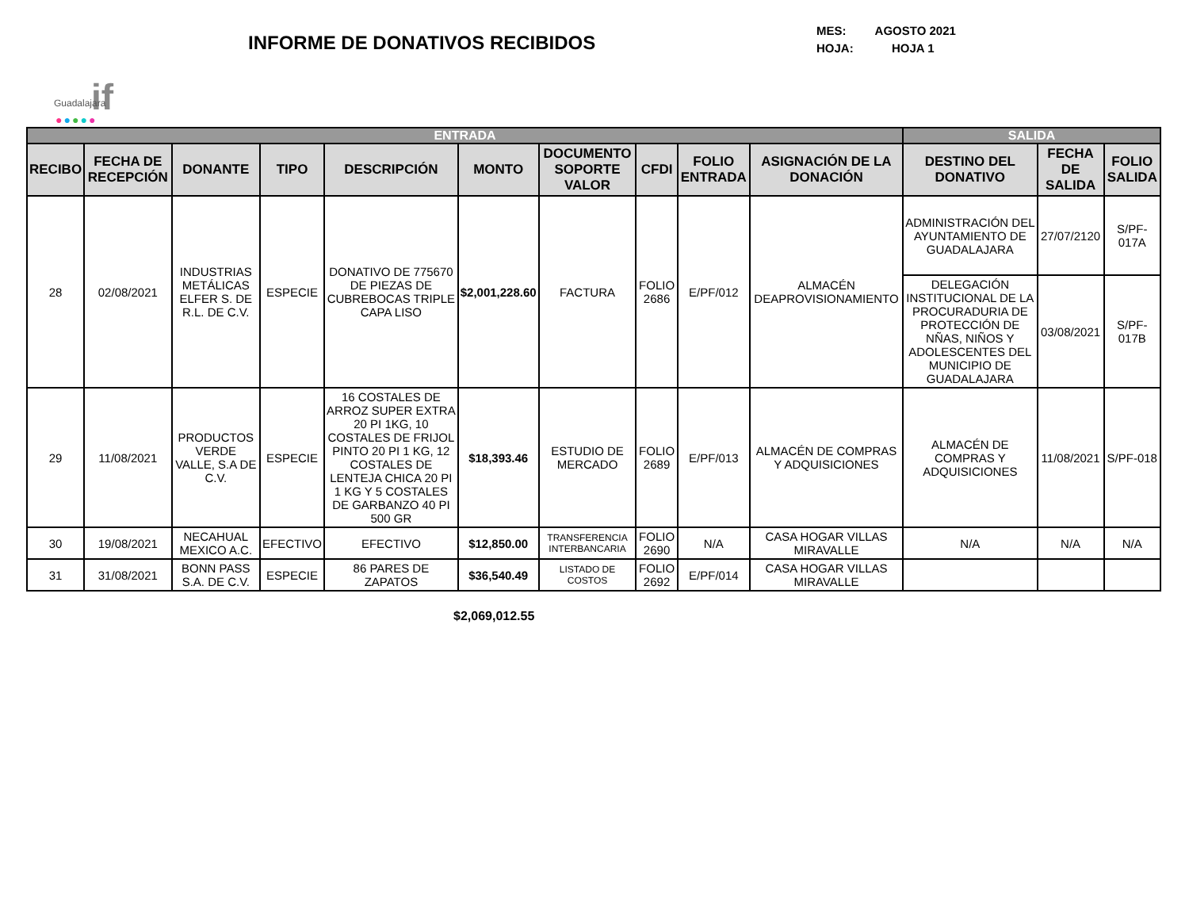if
Guadalajara
●●●●●
INFORME DE DONATIVOS RECIBIDOS
MES: AGOSTO 2021
HOJA: HOJA 1
| ENTRADA | | | | | | | | | | SALIDA | | |
| --- | --- | --- | --- | --- | --- | --- | --- | --- | --- | --- | --- | --- |
| RECIBO | FECHA DE RECEPCIÓN | DONANTE | TIPO | DESCRIPCIÓN | MONTO | DOCUMENTO SOPORTE VALOR | CFDI | FOLIO ENTRADA | ASIGNACIÓN DE LA DONACIÓN | DESTINO DEL DONATIVO | FECHA DE SALIDA | FOLIO SALIDA |
| 28 | 02/08/2021 | INDUSTRIAS METÁLICAS ELFER S. DE R.L. DE C.V. | ESPECIE | DONATIVO DE 775670 DE PIEZAS DE CUBREBOCAS TRIPLE CAPA LISO | $2,001,228.60 | FACTURA | FOLIO 2686 | E/PF/012 | ALMACÉN DEAPROVISIONAMIENTO | ADMINISTRACIÓN DEL AYUNTAMIENTO DE GUADALAJARA | 27/07/2120 | S/PF-017A |
| | | | | | | | | | | DELEGACIÓN INSTITUCIONAL DE LA PROCURADURIA DE PROTECCIÓN DE NÑAS, NIÑOS Y ADOLESCENTES DEL MUNICIPIO DE GUADALAJARA | 03/08/2021 | S/PF-017B |
| 29 | 11/08/2021 | PRODUCTOS VERDE VALLE, S.A DE C.V. | ESPECIE | 16 COSTALES DE ARROZ SUPER EXTRA 20 PI 1KG, 10 COSTALES DE FRIJOL PINTO 20 PI 1 KG, 12 COSTALES DE LENTEJA CHICA 20 PI 1 KG Y 5 COSTALES DE GARBANZO 40 PI 500 GR | $18,393.46 | ESTUDIO DE MERCADO | FOLIO 2689 | E/PF/013 | ALMACÉN DE COMPRAS Y ADQUISICIONES | ALMACÉN DE COMPRAS Y ADQUISICIONES | 11/08/2021 | S/PF-018 |
| 30 | 19/08/2021 | NECAHUAL MEXICO A.C. | EFECTIVO | EFECTIVO | $12,850.00 | TRANSFERENCIA INTERBANCARIA | FOLIO 2690 | N/A | CASA HOGAR VILLAS MIRAVALLE | N/A | N/A | N/A |
| 31 | 31/08/2021 | BONN PASS S.A. DE C.V. | ESPECIE | 86 PARES DE ZAPATOS | $36,540.49 | LISTADO DE COSTOS | FOLIO 2692 | E/PF/014 | CASA HOGAR VILLAS MIRAVALLE | | | |
$2,069,012.55